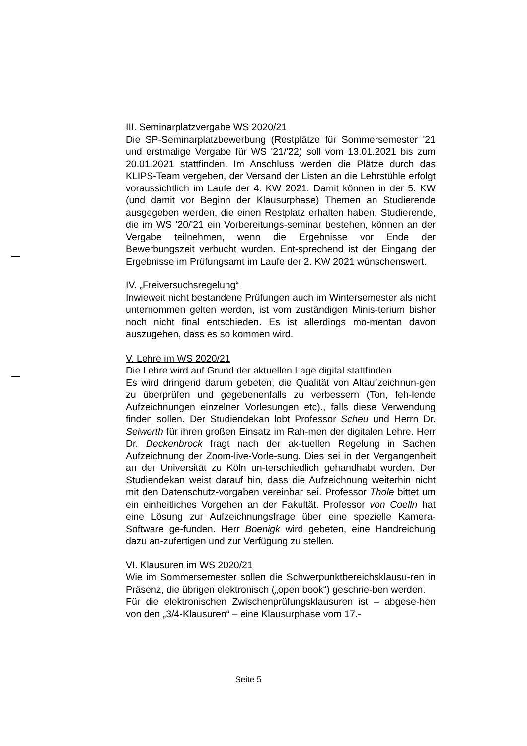III. Seminarplatzvergabe WS 2020/21
Die SP-Seminarplatzbewerbung (Restplätze für Sommersemester '21 und erstmalige Vergabe für WS '21/'22) soll vom 13.01.2021 bis zum 20.01.2021 stattfinden. Im Anschluss werden die Plätze durch das KLIPS-Team vergeben, der Versand der Listen an die Lehrstühle erfolgt voraussichtlich im Laufe der 4. KW 2021. Damit können in der 5. KW (und damit vor Beginn der Klausurphase) Themen an Studierende ausgegeben werden, die einen Restplatz erhalten haben. Studierende, die im WS '20/'21 ein Vorbereitungs-seminar bestehen, können an der Vergabe teilnehmen, wenn die Ergebnisse vor Ende der Bewerbungszeit verbucht wurden. Ent-sprechend ist der Eingang der Ergebnisse im Prüfungsamt im Laufe der 2. KW 2021 wünschenswert.
IV. „Freiversuchsregelung“
Inwieweit nicht bestandene Prüfungen auch im Wintersemester als nicht unternommen gelten werden, ist vom zuständigen Minis-terium bisher noch nicht final entschieden. Es ist allerdings mo-mentan davon auszugehen, dass es so kommen wird.
V. Lehre im WS 2020/21
Die Lehre wird auf Grund der aktuellen Lage digital stattfinden.
Es wird dringend darum gebeten, die Qualität von Altaufzeichnun-gen zu überprüfen und gegebenenfalls zu verbessern (Ton, feh-lende Aufzeichnungen einzelner Vorlesungen etc)., falls diese Verwendung finden sollen. Der Studiendekan lobt Professor Scheu und Herrn Dr. Seiwerth für ihren großen Einsatz im Rah-men der digitalen Lehre. Herr Dr. Deckenbrock fragt nach der ak-tuellen Regelung in Sachen Aufzeichnung der Zoom-live-Vorle-sung. Dies sei in der Vergangenheit an der Universität zu Köln un-terschiedlich gehandhabt worden. Der Studiendekan weist darauf hin, dass die Aufzeichnung weiterhin nicht mit den Datenschutz-vorgaben vereinbar sei. Professor Thole bittet um ein einheitliches Vorgehen an der Fakultät. Professor von Coelln hat eine Lösung zur Aufzeichnungsfrage über eine spezielle Kamera-Software ge-funden. Herr Boenigk wird gebeten, eine Handreichung dazu an-zufertigen und zur Verfügung zu stellen.
VI. Klausuren im WS 2020/21
Wie im Sommersemester sollen die Schwerpunktbereichsklausu-ren in Präsenz, die übrigen elektronisch („open book“) geschrie-ben werden.
Für die elektronischen Zwischenprüfungsklausuren ist – abgese-hen von den „3/4-Klausuren“ – eine Klausurphase vom 17.-
Seite 5